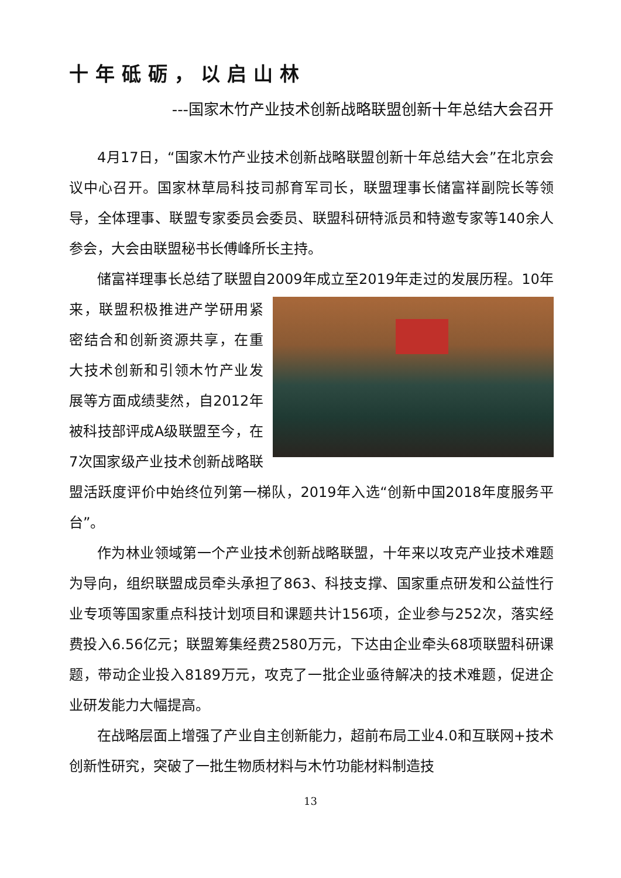十年砥砺，以启山林
---国家木竹产业技术创新战略联盟创新十年总结大会召开
4月17日，“国家木竹产业技术创新战略联盟创新十年总结大会”在北京会议中心召开。国家林草局科技司郝育军司长，联盟理事长储富祥副院长等领导，全体理事、联盟专家委员会委员、联盟科研特派员和特邀专家等140余人参会，大会由联盟秘书长傅峰所长主持。
储富祥理事长总结了联盟自2009年成立至2019年走过的发展历程。 10年来，联盟积极推进产学研用紧密结合和创新资源共享，在重大技术创新和引领木竹产业发展等方面成绩斐然，自2012年被科技部评成A级联盟至今，在7次国家级产业技术创新战略联盟活跃度评价中始终位列第一梯队，2019年入选“创新中国2018年度服务平台”。
作为林业领域第一个产业技术创新战略联盟，十年来以攻克产业技术难题为导向，组织联盟成员牵头承担了863、科技支撑、国家重点研发和公益性行业专项等国家重点科技计划项目和课题共计156项，企业参与252次，落实经费投入6.56亿元；联盟筹集经费2580万元，下达由企业牵头68项联盟科研课题，带动企业投入8189万元，攻克了一批企业亟待解决的技术难题，促进企业研发能力大幅提高。
在战略层面上增强了产业自主创新能力，超前布局工业4.0和互联网+技术创新性研究，突破了一批生物质材料与木竹功能材料制造技
13